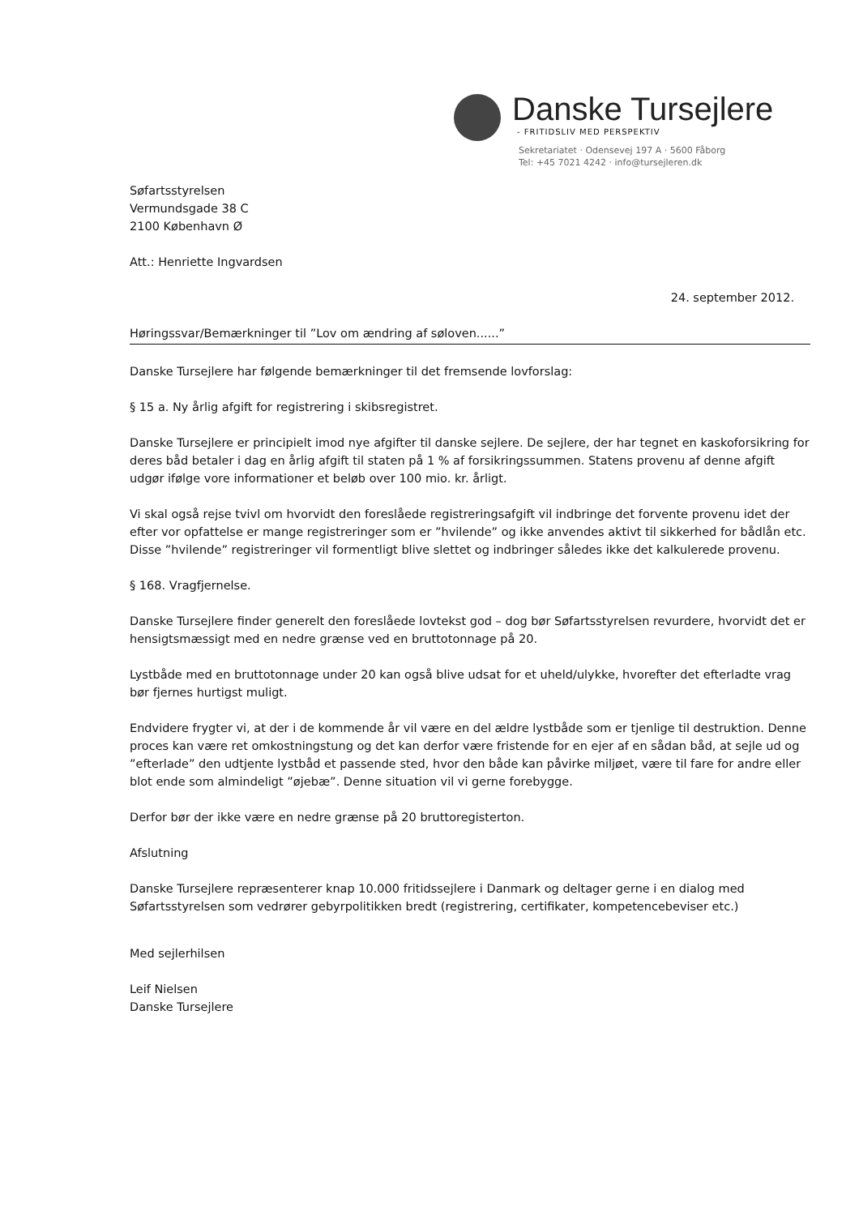Danske Tursejlere
- FRITIDSLIV MED PERSPEKTIV
Sekretariatet · Odensevej 197 A · 5600 Fåborg
Tel: +45 7021 4242 · info@tursejleren.dk
Søfartsstyrelsen
Vermundsgade 38 C
2100 København Ø
Att.: Henriette Ingvardsen
24. september 2012.
Høringssvar/Bemærkninger til ”Lov om ændring af søloven......”
Danske Tursejlere har følgende bemærkninger til det fremsende lovforslag:
§ 15 a. Ny årlig afgift for registrering i skibsregistret.
Danske Tursejlere er principielt imod nye afgifter til danske sejlere. De sejlere, der har tegnet en kaskoforsikring for deres båd betaler i dag en årlig afgift til staten på 1 % af forsikringssummen. Statens provenu af denne afgift udgør ifølge vore informationer et beløb over 100 mio. kr. årligt.
Vi skal også rejse tvivl om hvorvidt den foreslåede registreringsafgift vil indbringe det forvente provenu idet der efter vor opfattelse er mange registreringer som er ”hvilende” og ikke anvendes aktivt til sikkerhed for bådlån etc. Disse ”hvilende” registreringer vil formentligt blive slettet og indbringer således ikke det kalkulerede provenu.
§ 168. Vragfjernelse.
Danske Tursejlere finder generelt den foreslåede lovtekst god – dog bør Søfartsstyrelsen revurdere, hvorvidt det er hensigtsmæssigt med en nedre grænse ved en bruttotonnage på 20.
Lystbåde med en bruttotonnage under 20 kan også blive udsat for et uheld/ulykke, hvorefter det efterladte vrag bør fjernes hurtigst muligt.
Endvidere frygter vi, at der i de kommende år vil være en del ældre lystbåde som er tjenlige til destruktion. Denne proces kan være ret omkostningstung og det kan derfor være fristende for en ejer af en sådan båd, at sejle ud og ”efterlade” den udtjente lystbåd et passende sted, hvor den både kan påvirke miljøet, være til fare for andre eller blot ende som almindeligt ”øjebæ”. Denne situation vil vi gerne forebygge.
Derfor bør der ikke være en nedre grænse på 20 bruttoregisterton.
Afslutning
Danske Tursejlere repræsenterer knap 10.000 fritidssejlere i Danmark og deltager gerne i en dialog med Søfartsstyrelsen som vedrører gebyrpolitikken bredt (registrering, certifikater, kompetencebeviser etc.)
Med sejlerhilsen
Leif Nielsen
Danske Tursejlere